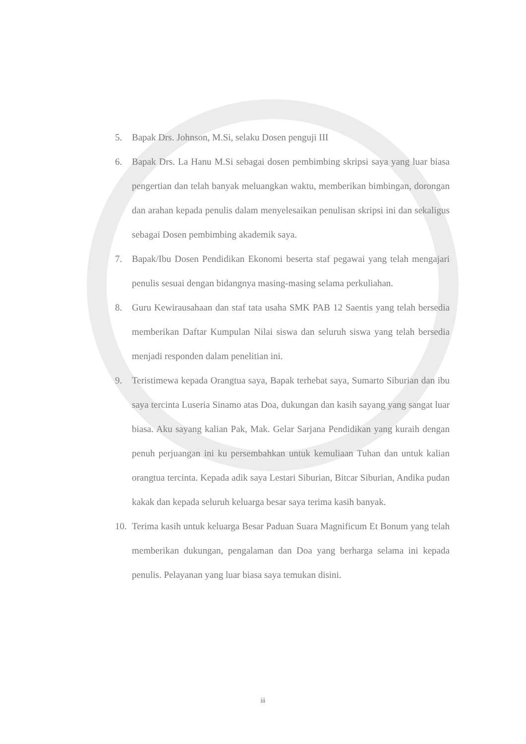5. Bapak Drs. Johnson, M.Si, selaku Dosen penguji III
6. Bapak Drs. La Hanu M.Si sebagai dosen pembimbing skripsi saya yang luar biasa pengertian dan telah banyak meluangkan waktu, memberikan bimbingan, dorongan dan arahan kepada penulis dalam menyelesaikan penulisan skripsi ini dan sekaligus sebagai Dosen pembimbing akademik saya.
7. Bapak/Ibu Dosen Pendidikan Ekonomi beserta staf pegawai yang telah mengajari penulis sesuai dengan bidangnya masing-masing selama perkuliahan.
8. Guru Kewirausahaan dan staf tata usaha SMK PAB 12 Saentis yang telah bersedia memberikan Daftar Kumpulan Nilai siswa dan seluruh siswa yang telah bersedia menjadi responden dalam penelitian ini.
9. Teristimewa kepada Orangtua saya, Bapak terhebat saya, Sumarto Siburian dan ibu saya tercinta Luseria Sinamo atas Doa, dukungan dan kasih sayang yang sangat luar biasa. Aku sayang kalian Pak, Mak. Gelar Sarjana Pendidikan yang kuraih dengan penuh perjuangan ini ku persembahkan untuk kemuliaan Tuhan dan untuk kalian orangtua tercinta. Kepada adik saya Lestari Siburian, Bitcar Siburian, Andika pudan kakak dan kepada seluruh keluarga besar saya terima kasih banyak.
10. Terima kasih untuk keluarga Besar Paduan Suara Magnificum Et Bonum yang telah memberikan dukungan, pengalaman dan Doa yang berharga selama ini kepada penulis. Pelayanan yang luar biasa saya temukan disini.
iii